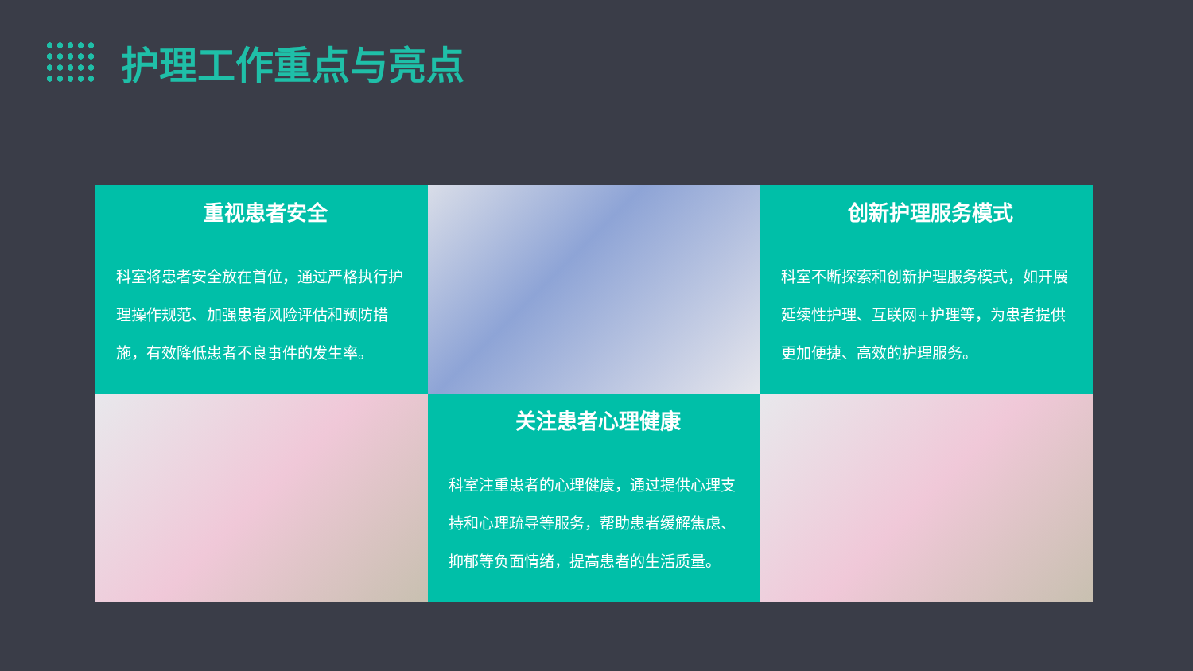护理工作重点与亮点
重视患者安全
科室将患者安全放在首位，通过严格执行护理操作规范、加强患者风险评估和预防措施，有效降低患者不良事件的发生率。
创新护理服务模式
科室不断探索和创新护理服务模式，如开展延续性护理、互联网+护理等，为患者提供更加便捷、高效的护理服务。
关注患者心理健康
科室注重患者的心理健康，通过提供心理支持和心理疏导等服务，帮助患者缓解焦虑、抑郁等负面情绪，提高患者的生活质量。